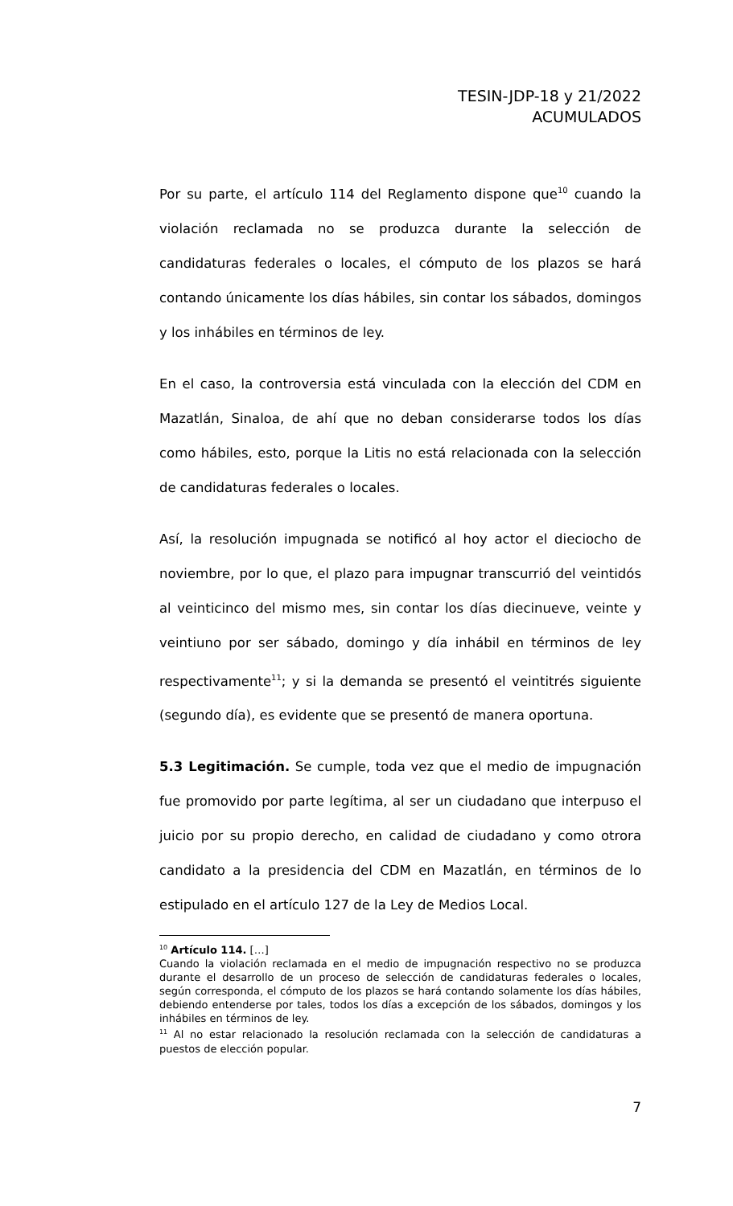TESIN-JDP-18 y 21/2022
ACUMULADOS
Por su parte, el artículo 114 del Reglamento dispone que<sup>10</sup> cuando la violación reclamada no se produzca durante la selección de candidaturas federales o locales, el cómputo de los plazos se hará contando únicamente los días hábiles, sin contar los sábados, domingos y los inhábiles en términos de ley.
En el caso, la controversia está vinculada con la elección del CDM en Mazatlán, Sinaloa, de ahí que no deban considerarse todos los días como hábiles, esto, porque la Litis no está relacionada con la selección de candidaturas federales o locales.
Así, la resolución impugnada se notificó al hoy actor el dieciocho de noviembre, por lo que, el plazo para impugnar transcurrió del veintidós al veinticinco del mismo mes, sin contar los días diecinueve, veinte y veintiuno por ser sábado, domingo y día inhábil en términos de ley respectivamente<sup>11</sup>; y si la demanda se presentó el veintitrés siguiente (segundo día), es evidente que se presentó de manera oportuna.
5.3 Legitimación. Se cumple, toda vez que el medio de impugnación fue promovido por parte legítima, al ser un ciudadano que interpuso el juicio por su propio derecho, en calidad de ciudadano y como otrora candidato a la presidencia del CDM en Mazatlán, en términos de lo estipulado en el artículo 127 de la Ley de Medios Local.
<sup>10</sup> Artículo 114. […]
Cuando la violación reclamada en el medio de impugnación respectivo no se produzca durante el desarrollo de un proceso de selección de candidaturas federales o locales, según corresponda, el cómputo de los plazos se hará contando solamente los días hábiles, debiendo entenderse por tales, todos los días a excepción de los sábados, domingos y los inhábiles en términos de ley.
<sup>11</sup> Al no estar relacionado la resolución reclamada con la selección de candidaturas a puestos de elección popular.
7